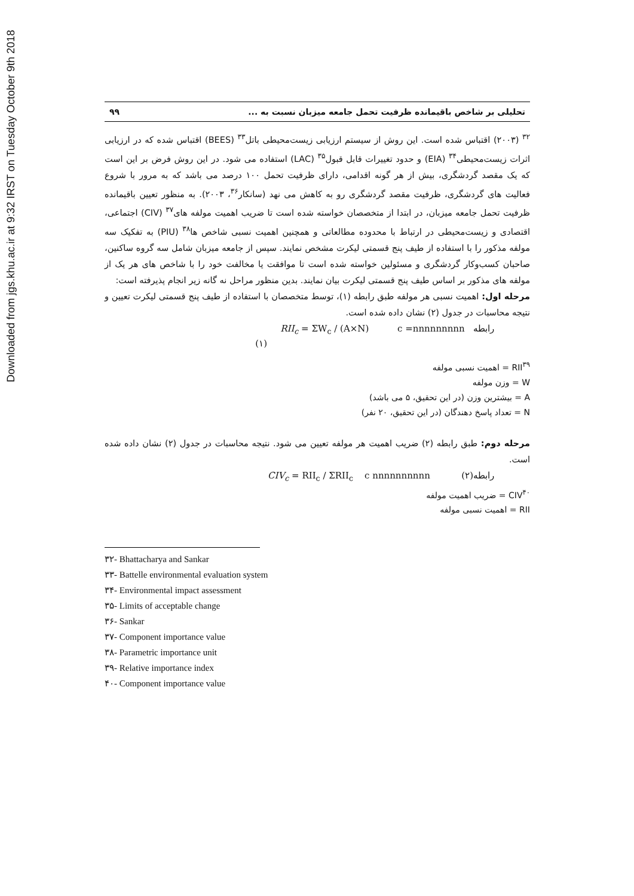Downloaded from jgs.khu.ac.ir at 9:32 IRST on Tuesday October 9th 2018
تحلیلی بر شاخص باقیمانده ظرفیت تحمل جامعه میزبان نسبت به ... ۹۹
<sup>۳۲</sup> (۲۰۰۳) اقتباس شده است. این روش از سیستم ارزیابی زیست‌محیطی باتل<sup>۳۳</sup> (BEES) اقتباس شده که در ارزیابی اثرات زیست‌محیطی<sup>۳۴</sup> (EIA) و حدود تغییرات قابل قبول<sup>۳۵</sup> (LAC) استفاده می شود. در این روش فرض بر این است که یک مقصد گردشگری، بیش از هر گونه اقدامی، دارای ظرفیت تحمل ۱۰۰ درصد می باشد که به مرور با شروع فعالیت های گردشگری، ظرفیت مقصد گردشگری رو به کاهش می نهد (سانکار<sup>۳۶</sup>، ۲۰۰۳). به منظور تعیین باقیمانده ظرفیت تحمل جامعه میزبان، در ابتدا از متخصصان خواسته شده است تا ضریب اهمیت مولفه های<sup>۳۷</sup> (CIV) اجتماعی، اقتصادی و زیست‌محیطی در ارتباط با محدوده مطالعاتی و همچنین اهمیت نسبی شاخص ها<sup>۳۸</sup> (PIU) به تفکیک سه مولفه مذکور را با استفاده از طیف پنج قسمتی لیکرت مشخص نمایند. سپس از جامعه میزبان شامل سه گروه ساکنین، صاحبان کسب‌وکار گردشگری و مسئولین خواسته شده است تا موافقت یا مخالفت خود را با شاخص های هر یک از مولفه های مذکور بر اساس طیف پنج قسمتی لیکرت بیان نمایند. بدین منظور مراحل نه گانه زیر انجام پذیرفته است:
مرحله اول: اهمیت نسبی هر مولفه طبق رابطه (۱)، توسط متخصصان با استفاده از طیف پنج قسمتی لیکرت تعیین و نتیجه محاسبات در جدول (۲) نشان داده شده است.
رابطه c =nnnnnnnnn RII<sub>c</sub> = ΣW<sub>c</sub> / (A×N)
(۱)
RII<sup>۳۹</sup> = اهمیت نسبی مولفه
W = وزن مولفه
A = بیشترین وزن (در این تحقیق، ۵ می باشد)
N = تعداد پاسخ دهندگان (در این تحقیق، ۲۰ نفر)
مرحله دوم: طبق رابطه (۲) ضریب اهمیت هر مولفه تعیین می شود. نتیجه محاسبات در جدول (۲) نشان داده شده است.
رابطه(۲) c nnnnnnnnnn CIV<sub>c</sub> = RII<sub>c</sub> / ΣRII<sub>c</sub>
CIV<sup>۴۰</sup> = ضریب اهمیت مولفه
RII = اهمیت نسبی مولفه
۳۲- Bhattacharya and Sankar
۳۳- Battelle environmental evaluation system
۳۴- Environmental impact assessment
۳۵- Limits of acceptable change
۳۶- Sankar
۳۷- Component importance value
۳۸- Parametric importance unit
۳۹- Relative importance index
۴۰- Component importance value